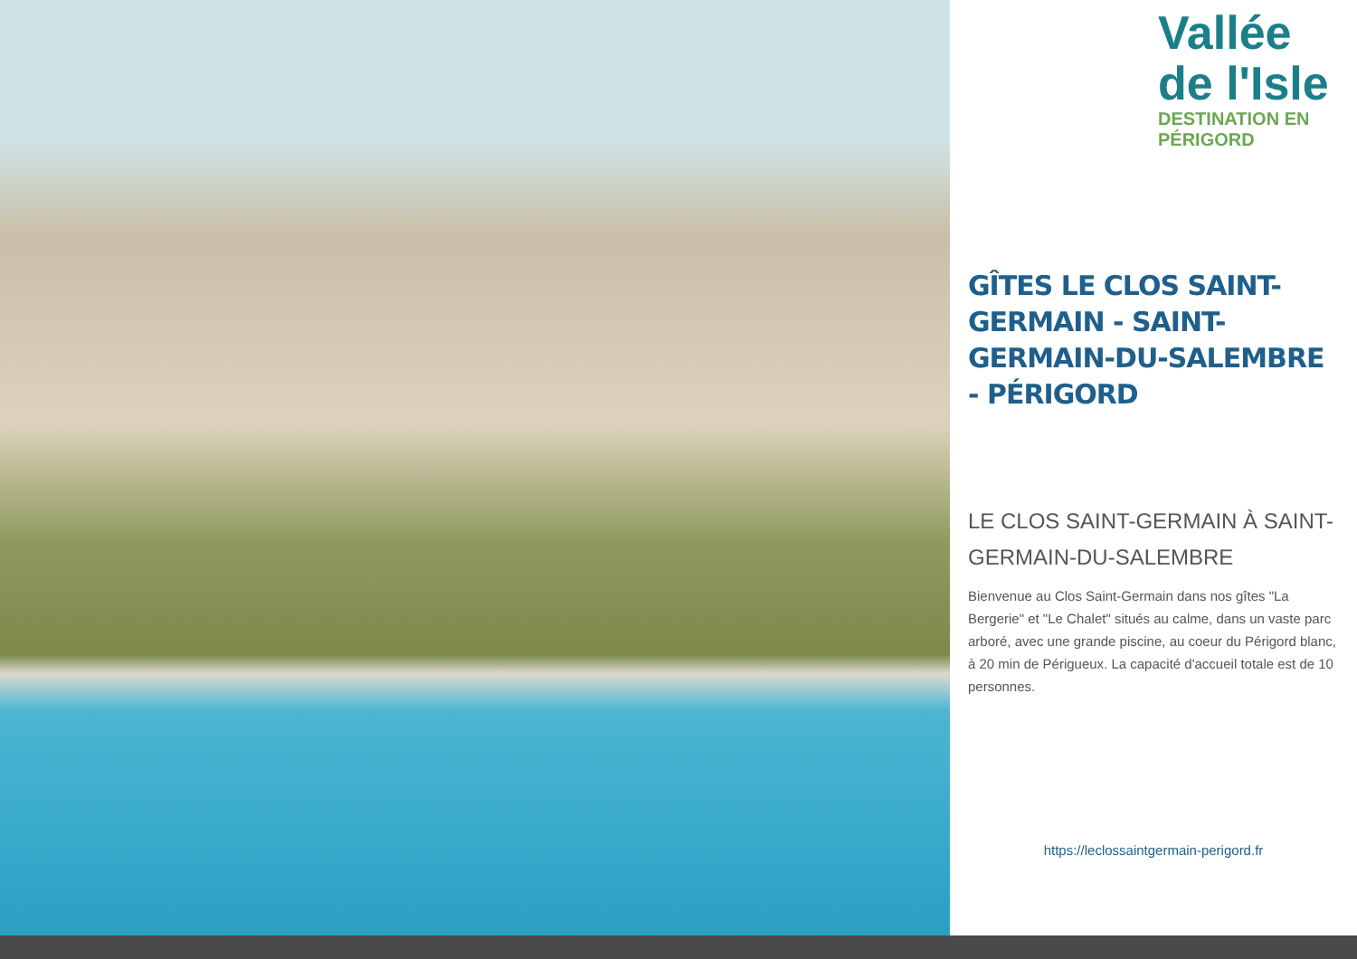Vallée
de l'Isle
DESTINATION EN PÉRIGORD
GÎTES LE CLOS SAINT-GERMAIN - SAINT-GERMAIN-DU-SALEMBRE - PÉRIGORD
LE CLOS SAINT-GERMAIN À SAINT-GERMAIN-DU-SALEMBRE
Bienvenue au Clos Saint-Germain dans nos gîtes "La Bergerie" et "Le Chalet" situés au calme, dans un vaste parc arboré, avec une grande piscine, au coeur du Périgord blanc, à 20 min de Périgueux. La capacité d'accueil totale est de 10 personnes.
https://leclossaintgermain-perigord.fr